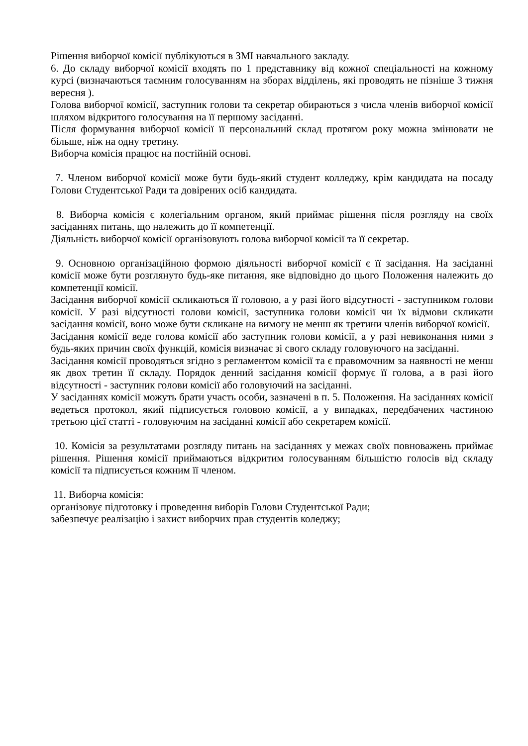Рішення виборчої комісії публікуються в ЗМІ навчального закладу.
6. До складу виборчої комісії входять по 1 представнику від кожної спеціальності на кожному курсі (визначаються таємним голосуванням на зборах відділень, які проводять не пізніше 3 тижня вересня ).
Голова виборчої комісії, заступник голови та секретар обираються з числа членів виборчої комісії шляхом відкритого голосування на її першому засіданні.
Після формування виборчої комісії її персональний склад протягом року можна змінювати не більше, ніж на одну третину.
Виборча комісія працює на постійній основі.
7. Членом виборчої комісії може бути будь-який студент колледжу, крім кандидата на посаду Голови Студентської Ради та довірених осіб кандидата.
8. Виборча комісія є колегіальним органом, який приймає рішення після розгляду на своїх засіданнях питань, що належить до її компетенції.
Діяльність виборчої комісії організовують голова виборчої комісії та її секретар.
9. Основною організаційною формою діяльності виборчої комісії є її засідання. На засіданні комісії може бути розглянуто будь-яке питання, яке відповідно до цього Положення належить до компетенції комісії.
Засідання виборчої комісії скликаються її головою, а у разі його відсутності - заступником голови комісії. У разі відсутності голови комісії, заступника голови комісії чи їх відмови скликати засідання комісії, воно може бути скликане на вимогу не менш як третини членів виборчої комісії.
Засідання комісії веде голова комісії або заступник голови комісії, а у разі невиконання ними з будь-яких причин своїх функцій, комісія визначає зі свого складу головуючого на засіданні.
Засідання комісії проводяться згідно з регламентом комісії та є правомочним за наявності не менш як двох третин її складу. Порядок денний засідання комісії формує її голова, а в разі його відсутності - заступник голови комісії або головуючий на засіданні.
У засіданнях комісії можуть брати участь особи, зазначені в п. 5. Положення. На засіданнях комісії ведеться протокол, який підписується головою комісії, а у випадках, передбачених частиною третьою цієї статті - головуючим на засіданні комісії або секретарем комісії.
10. Комісія за результатами розгляду питань на засіданнях у межах своїх повноважень приймає рішення. Рішення комісії приймаються відкритим голосуванням більшістю голосів від складу комісії та підписується кожним її членом.
11. Виборча комісія:
організовує підготовку і проведення виборів Голови Студентської Ради;
забезпечує реалізацію і захист виборчих прав студентів коледжу;